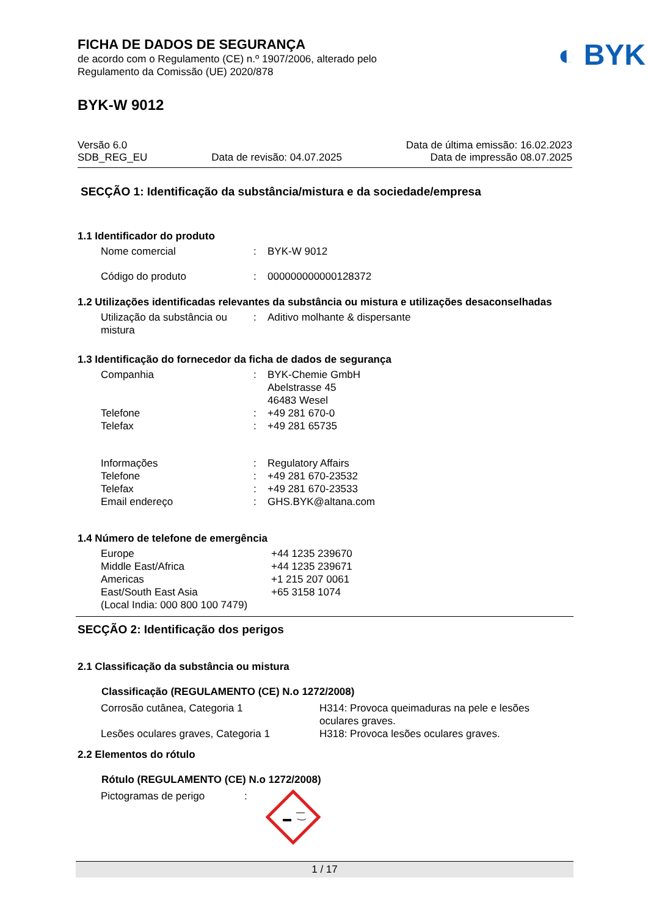◐ BYK
FICHA DE DADOS DE SEGURANÇA
de acordo com o Regulamento (CE) n.º 1907/2006, alterado pelo
Regulamento da Comissão (UE) 2020/878
BYK-W 9012
Versão 6.0
SDB_REG_EU
Data de revisão: 04.07.2025 Data de última emissão: 16.02.2023
Data de impressão 08.07.2025
SECÇÃO 1: Identificação da substância/mistura e da sociedade/empresa
1.1 Identificador do produto
| Nome comercial | : | BYK-W 9012 |
| Código do produto | : | 000000000000128372 |
1.2 Utilizações identificadas relevantes da substância ou mistura e utilizações desaconselhadas
| Utilização da substância ou mistura | : | Aditivo molhante & dispersante |
1.3 Identificação do fornecedor da ficha de dados de segurança
| Companhia | : | BYK-Chemie GmbH Abelstrasse 45 46483 Wesel |
| Telefone | : | +49 281 670-0 |
| Telefax | : | +49 281 65735 |
| Informações | : | Regulatory Affairs |
| Telefone | : | +49 281 670-23532 |
| Telefax | : | +49 281 670-23533 |
| Email endereço | : | GHS.BYK@altana.com |
1.4 Número de telefone de emergência
| Europe | +44 1235 239670 |
| Middle East/Africa | +44 1235 239671 |
| Americas | +1 215 207 0061 |
| East/South East Asia | +65 3158 1074 |
| (Local India: 000 800 100 7479) | |
SECÇÃO 2: Identificação dos perigos
2.1 Classificação da substância ou mistura
| Classificação (REGULAMENTO (CE) N.o 1272/2008) | |
| --- | --- |
| Corrosão cutânea, Categoria 1 | H314: Provoca queimaduras na pele e lesões oculares graves. |
| Lesões oculares graves, Categoria 1 | H318: Provoca lesões oculares graves. |
2.2 Elementos do rótulo
| Rótulo (REGULAMENTO (CE) N.o 1272/2008) | | |
| --- | --- | --- |
| Pictogramas de perigo | : | |
1 / 17